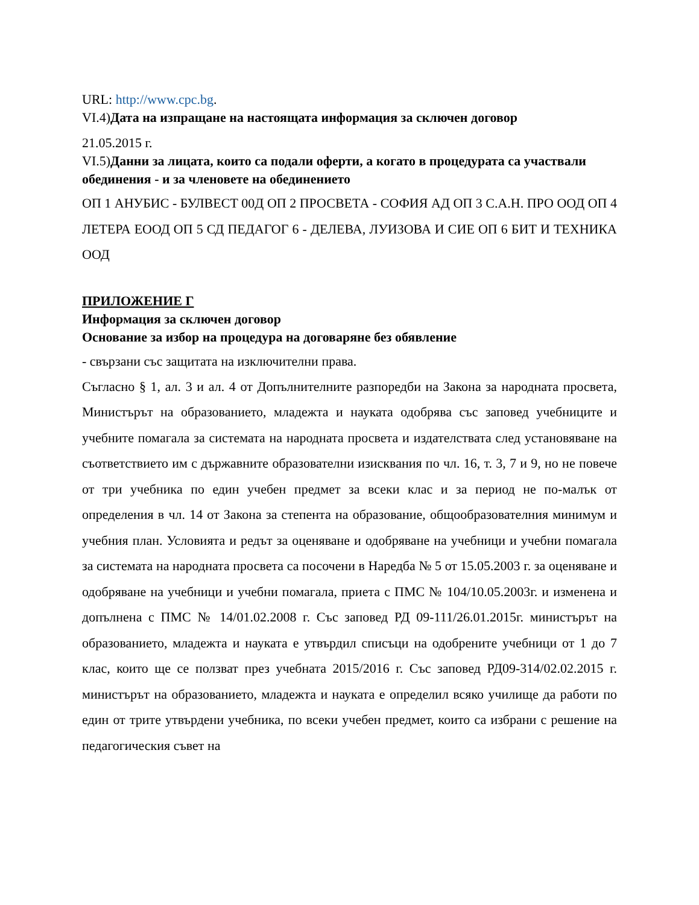URL: http://www.cpc.bg.
VI.4)Дата на изпращане на настоящата информация за сключен договор
21.05.2015 г.
VI.5)Данни за лицата, които са подали оферти, а когато в процедурата са участвали обединения - и за членовете на обединението
ОП 1 АНУБИС - БУЛВЕСТ 00Д ОП 2 ПРОСВЕТА - СОФИЯ АД ОП 3 С.А.Н. ПРО ООД ОП 4 ЛЕТЕРА ЕООД ОП 5 СД ПЕДАГОГ 6 - ДЕЛЕВА, ЛУИЗОВА И СИЕ ОП 6 БИТ И ТЕХНИКА ООД
ПРИЛОЖЕНИЕ Г
Информация за сключен договор
Основание за избор на процедура на договаряне без обявление
- свързани със защитата на изключителни права.
Съгласно § 1, ал. 3 и ал. 4 от Допълнителните разпоредби на Закона за народната просвета, Министърът на образованието, младежта и науката одобрява със заповед учебниците и учебните помагала за системата на народната просвета и издателствата след установяване на съответствието им с държавните образователни изисквания по чл. 16, т. 3, 7 и 9, но не повече от три учебника по един учебен предмет за всеки клас и за период не по-малък от определения в чл. 14 от Закона за степента на образование, общообразователния минимум и учебния план. Условията и редът за оценяване и одобряване на учебници и учебни помагала за системата на народната просвета са посочени в Наредба № 5 от 15.05.2003 г. за оценяване и одобряване на учебници и учебни помагала, приета с ПМС № 104/10.05.2003г. и изменена и допълнена с ПМС № 14/01.02.2008 г. Със заповед РД 09-111/26.01.2015г. министърът на образованието, младежта и науката е утвърдил списъци на одобрените учебници от 1 до 7 клас, които ще се ползват през учебната 2015/2016 г. Със заповед РД09-314/02.02.2015 г. министърът на образованието, младежта и науката е определил всяко училище да работи по един от трите утвърдени учебника, по всеки учебен предмет, които са избрани с решение на педагогическия съвет на